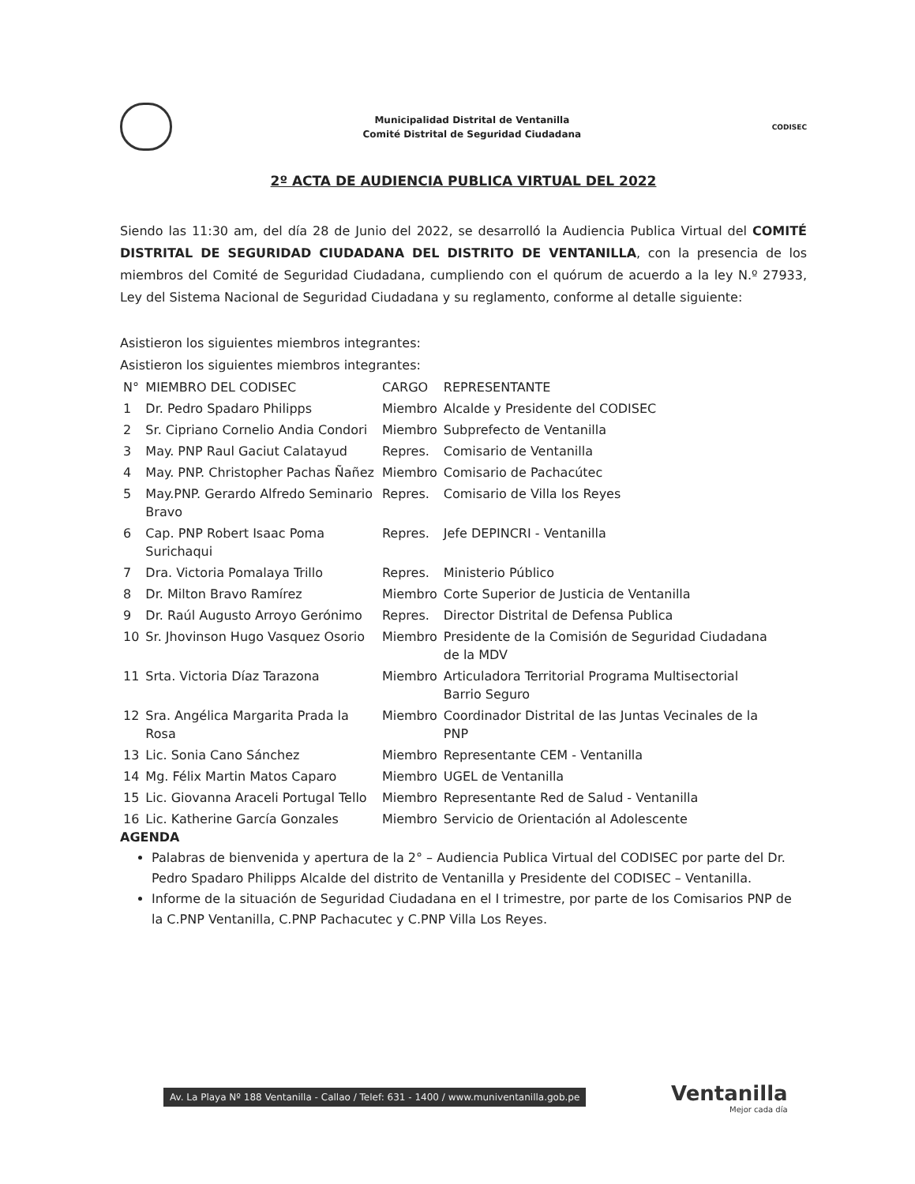Municipalidad Distrital de Ventanilla
Comité Distrital de Seguridad Ciudadana
CODISEC
2º ACTA DE AUDIENCIA PUBLICA VIRTUAL DEL 2022
Siendo las 11:30 am, del día 28 de Junio del 2022, se desarrolló la Audiencia Publica Virtual del COMITÉ DISTRITAL DE SEGURIDAD CIUDADANA DEL DISTRITO DE VENTANILLA, con la presencia de los miembros del Comité de Seguridad Ciudadana, cumpliendo con el quórum de acuerdo a la ley N.º 27933, Ley del Sistema Nacional de Seguridad Ciudadana y su reglamento, conforme al detalle siguiente:
Asistieron los siguientes miembros integrantes:
Asistieron los siguientes miembros integrantes:
| N° | MIEMBRO DEL CODISEC | CARGO | REPRESENTANTE |
| --- | --- | --- | --- |
| 1 | Dr. Pedro Spadaro Philipps | Miembro | Alcalde y Presidente del CODISEC |
| 2 | Sr. Cipriano Cornelio Andia Condori | Miembro | Subprefecto de Ventanilla |
| 3 | May. PNP Raul Gaciut Calatayud | Repres. | Comisario de Ventanilla |
| 4 | May. PNP. Christopher Pachas Ñañez | Miembro | Comisario de Pachacútec |
| 5 | May.PNP. Gerardo Alfredo Seminario Bravo | Repres. | Comisario de Villa los Reyes |
| 6 | Cap. PNP Robert Isaac Poma Surichaqui | Repres. | Jefe DEPINCRI - Ventanilla |
| 7 | Dra. Victoria Pomalaya Trillo | Repres. | Ministerio Público |
| 8 | Dr. Milton Bravo Ramírez | Miembro | Corte Superior de Justicia de Ventanilla |
| 9 | Dr. Raúl Augusto Arroyo Gerónimo | Repres. | Director Distrital de Defensa Publica |
| 10 | Sr. Jhovinson Hugo Vasquez Osorio | Miembro | Presidente de la Comisión de Seguridad Ciudadana de la MDV |
| 11 | Srta. Victoria Díaz Tarazona | Miembro | Articuladora Territorial Programa Multisectorial Barrio Seguro |
| 12 | Sra. Angélica Margarita Prada la Rosa | Miembro | Coordinador Distrital de las Juntas Vecinales de la PNP |
| 13 | Lic. Sonia Cano Sánchez | Miembro | Representante CEM - Ventanilla |
| 14 | Mg. Félix Martin Matos Caparo | Miembro | UGEL de Ventanilla |
| 15 | Lic. Giovanna Araceli Portugal Tello | Miembro | Representante Red de Salud - Ventanilla |
| 16 | Lic. Katherine García Gonzales | Miembro | Servicio de Orientación al Adolescente |
AGENDA
Palabras de bienvenida y apertura de la 2° – Audiencia Publica Virtual del CODISEC por parte del Dr. Pedro Spadaro Philipps Alcalde del distrito de Ventanilla y Presidente del CODISEC – Ventanilla.
Informe de la situación de Seguridad Ciudadana en el I trimestre, por parte de los Comisarios PNP de la C.PNP Ventanilla, C.PNP Pachacutec y C.PNP Villa Los Reyes.
Av. La Playa Nº 188 Ventanilla - Callao / Telef: 631 - 1400 / www.muniventanilla.gob.pe
Ventanilla
Mejor cada día